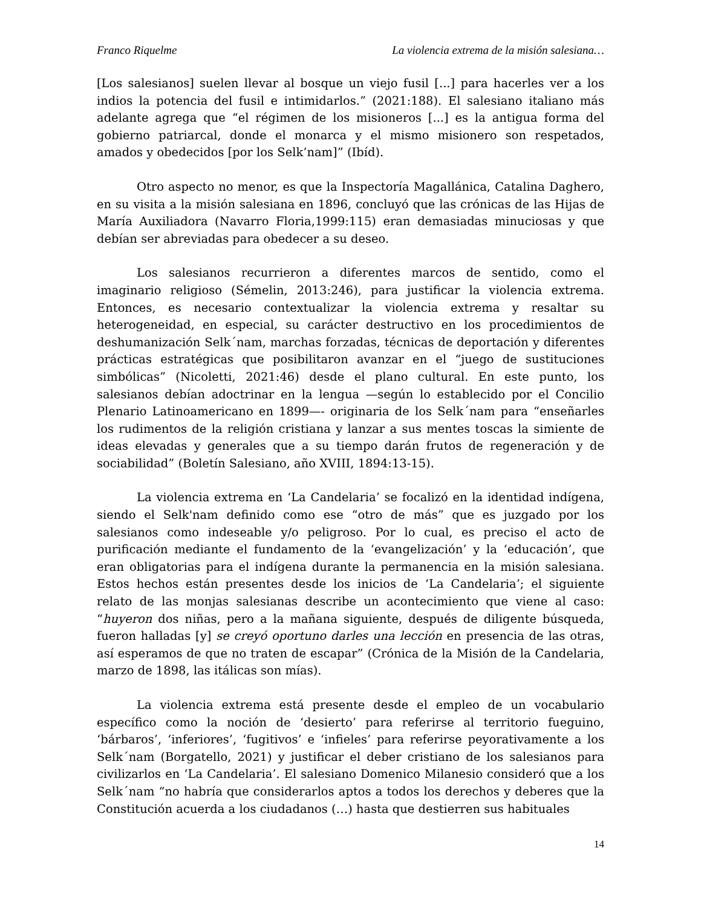Franco Riquelme La violencia extrema de la misión salesiana…
[Los salesianos] suelen llevar al bosque un viejo fusil [...] para hacerles ver a los indios la potencia del fusil e intimidarlos.” (2021:188). El salesiano italiano más adelante agrega que “el régimen de los misioneros [...] es la antigua forma del gobierno patriarcal, donde el monarca y el mismo misionero son respetados, amados y obedecidos [por los Selk’nam]” (Ibíd).
Otro aspecto no menor, es que la Inspectoría Magallánica, Catalina Daghero, en su visita a la misión salesiana en 1896, concluyó que las crónicas de las Hijas de María Auxiliadora (Navarro Floria,1999:115) eran demasiadas minuciosas y que debían ser abreviadas para obedecer a su deseo.
Los salesianos recurrieron a diferentes marcos de sentido, como el imaginario religioso (Sémelin, 2013:246), para justificar la violencia extrema. Entonces, es necesario contextualizar la violencia extrema y resaltar su heterogeneidad, en especial, su carácter destructivo en los procedimientos de deshumanización Selk´nam, marchas forzadas, técnicas de deportación y diferentes prácticas estratégicas que posibilitaron avanzar en el “juego de sustituciones simbólicas” (Nicoletti, 2021:46) desde el plano cultural. En este punto, los salesianos debían adoctrinar en la lengua —según lo establecido por el Concilio Plenario Latinoamericano en 1899—- originaria de los Selk´nam para “enseñarles los rudimentos de la religión cristiana y lanzar a sus mentes toscas la simiente de ideas elevadas y generales que a su tiempo darán frutos de regeneración y de sociabilidad” (Boletín Salesiano, año XVIII, 1894:13-15).
La violencia extrema en ‘La Candelaria’ se focalizó en la identidad indígena, siendo el Selk'nam definido como ese “otro de más” que es juzgado por los salesianos como indeseable y/o peligroso. Por lo cual, es preciso el acto de purificación mediante el fundamento de la ‘evangelización’ y la ‘educación’, que eran obligatorias para el indígena durante la permanencia en la misión salesiana. Estos hechos están presentes desde los inicios de ‘La Candelaria’; el siguiente relato de las monjas salesianas describe un acontecimiento que viene al caso: “huyeron dos niñas, pero a la mañana siguiente, después de diligente búsqueda, fueron halladas [y] se creyó oportuno darles una lección en presencia de las otras, así esperamos de que no traten de escapar” (Crónica de la Misión de la Candelaria, marzo de 1898, las itálicas son mías).
La violencia extrema está presente desde el empleo de un vocabulario específico como la noción de ‘desierto’ para referirse al territorio fueguino, ‘bárbaros’, ‘inferiores’, ‘fugitivos’ e ‘infieles’ para referirse peyorativamente a los Selk´nam (Borgatello, 2021) y justificar el deber cristiano de los salesianos para civilizarlos en ‘La Candelaria’. El salesiano Domenico Milanesio consideró que a los Selk´nam “no habría que considerarlos aptos a todos los derechos y deberes que la Constitución acuerda a los ciudadanos (…) hasta que destierren sus habituales
14